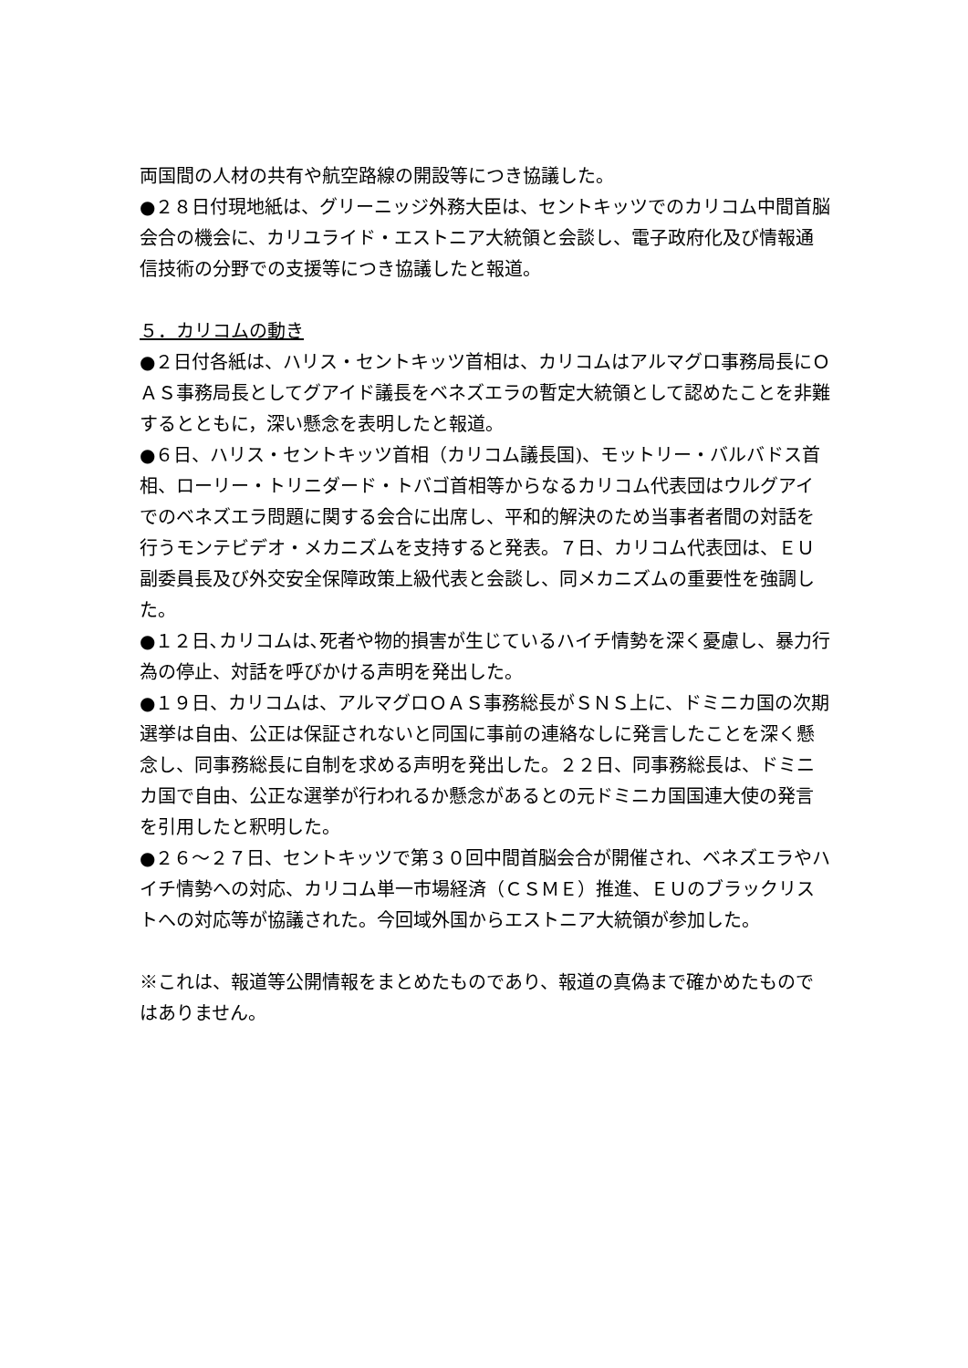両国間の人材の共有や航空路線の開設等につき協議した。
●２８日付現地紙は、グリーニッジ外務大臣は、セントキッツでのカリコム中間首脳会合の機会に、カリユライド・エストニア大統領と会談し、電子政府化及び情報通信技術の分野での支援等につき協議したと報道。
５．カリコムの動き
●２日付各紙は、ハリス・セントキッツ首相は、カリコムはアルマグロ事務局長にＯＡＳ事務局長としてグアイド議長をベネズエラの暫定大統領として認めたことを非難するとともに，深い懸念を表明したと報道。
●６日、ハリス・セントキッツ首相（カリコム議長国)、モットリー・バルバドス首相、ローリー・トリニダード・トバゴ首相等からなるカリコム代表団はウルグアイでのベネズエラ問題に関する会合に出席し、平和的解決のため当事者者間の対話を行うモンテビデオ・メカニズムを支持すると発表。７日、カリコム代表団は、ＥＵ副委員長及び外交安全保障政策上級代表と会談し、同メカニズムの重要性を強調した。
●１２日､カリコムは､死者や物的損害が生じているハイチ情勢を深く憂慮し、暴力行為の停止、対話を呼びかける声明を発出した。
●１９日、カリコムは、アルマグロＯＡＳ事務総長がＳＮＳ上に、ドミニカ国の次期選挙は自由、公正は保証されないと同国に事前の連絡なしに発言したことを深く懸念し、同事務総長に自制を求める声明を発出した。２２日、同事務総長は、ドミニカ国で自由、公正な選挙が行われるか懸念があるとの元ドミニカ国国連大使の発言を引用したと釈明した。
●２６～２７日、セントキッツで第３０回中間首脳会合が開催され、ベネズエラやハイチ情勢への対応、カリコム単一市場経済（ＣＳＭＥ）推進、ＥＵのブラックリストへの対応等が協議された。今回域外国からエストニア大統領が参加した。
※これは、報道等公開情報をまとめたものであり、報道の真偽まで確かめたものではありません。